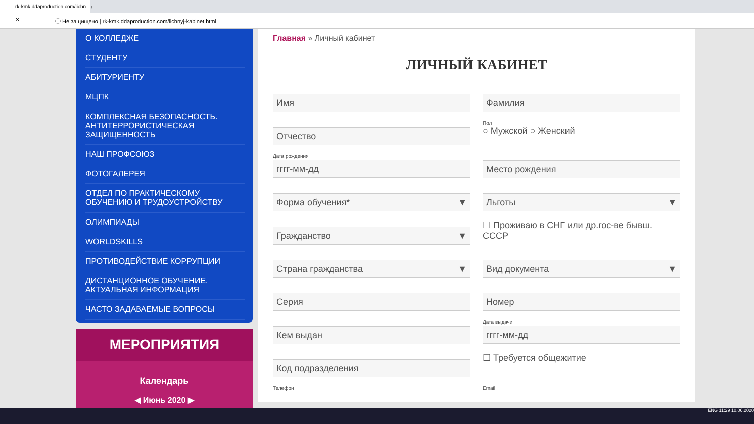rk-kmk.ddaproduction.com/lichn ✕
+
ⓘ Не защищено | rk-kmk.ddaproduction.com/lichnyj-kabinet.html
О КОЛЛЕДЖЕ
СТУДЕНТУ
АБИТУРИЕНТУ
МЦПК
КОМПЛЕКСНАЯ БЕЗОПАСНОСТЬ. АНТИТЕРРОРИСТИЧЕСКАЯ ЗАЩИЩЕННОСТЬ
НАШ ПРОФСОЮЗ
ФОТОГАЛЕРЕЯ
ОТДЕЛ ПО ПРАКТИЧЕСКОМУ ОБУЧЕНИЮ И ТРУДОУСТРОЙСТВУ
ОЛИМПИАДЫ
WORLDSKILLS
ПРОТИВОДЕЙСТВИЕ КОРРУПЦИИ
ДИСТАНЦИОННОЕ ОБУЧЕНИЕ. АКТУАЛЬНАЯ ИНФОРМАЦИЯ
ЧАСТО ЗАДАВАЕМЫЕ ВОПРОСЫ
МЕРОПРИЯТИЯ
Календарь
◀ Июнь 2020 ▶
Главная » Личный кабинет
ЛИЧНЫЙ КАБИНЕТ
Имя
Фамилия
Отчество
Пол
○ Мужской ○ Женский
Дата рождения
гггг-мм-дд
Место рождения
Форма обучения* ▼
Льготы ▼
Гражданство ▼
☐ Проживаю в СНГ или др.гос-ве бывш. СССР
Страна гражданства ▼
Вид документа ▼
Серия
Номер
Кем выдан
Дата выдачи
гггг-мм-дд
Код подразделения
☐ Требуется общежитие
Телефон
Email
ENG 11:29 10.06.2020